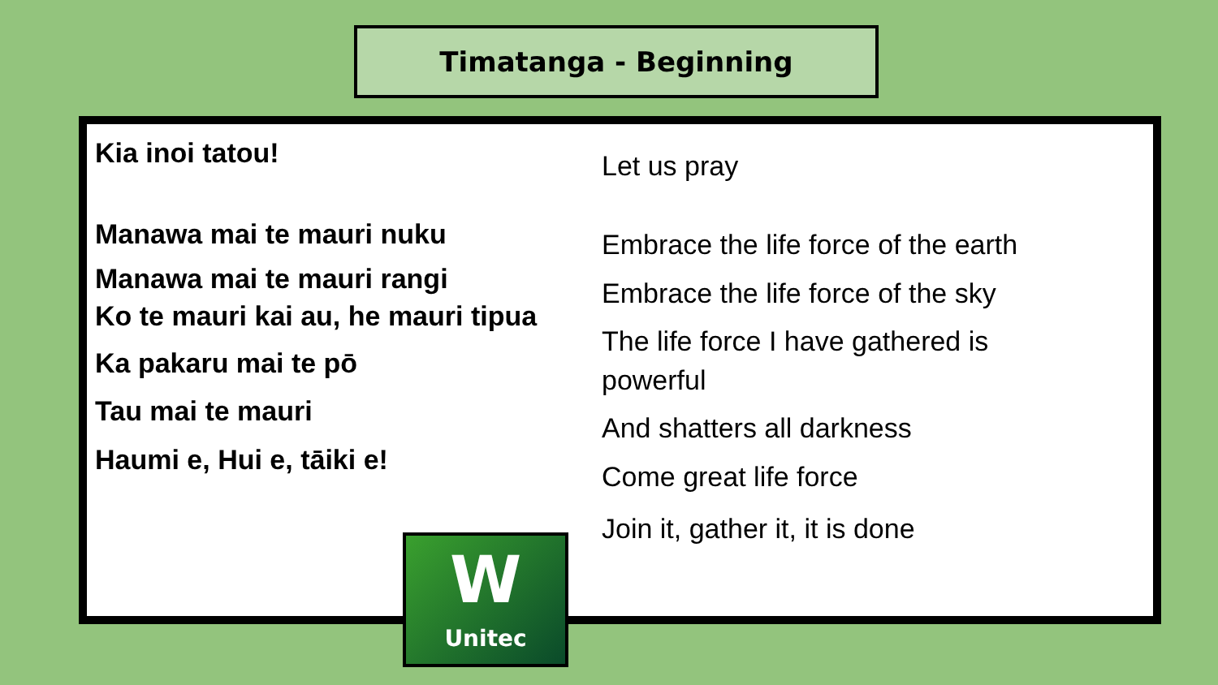Timatanga - Beginning
Kia inoi tatou!
Let us pray
Manawa mai te mauri nuku
Manawa mai te mauri rangi
Ko te mauri kai au, he mauri tipua
Ka pakaru mai te pō
Tau mai te mauri
Haumi e, Hui e, tāiki e!
Embrace the life force of the earth
Embrace the life force of the sky
The life force I have gathered is
powerful
And shatters all darkness
Come great life force
Join it, gather it, it is done
W
Unitec